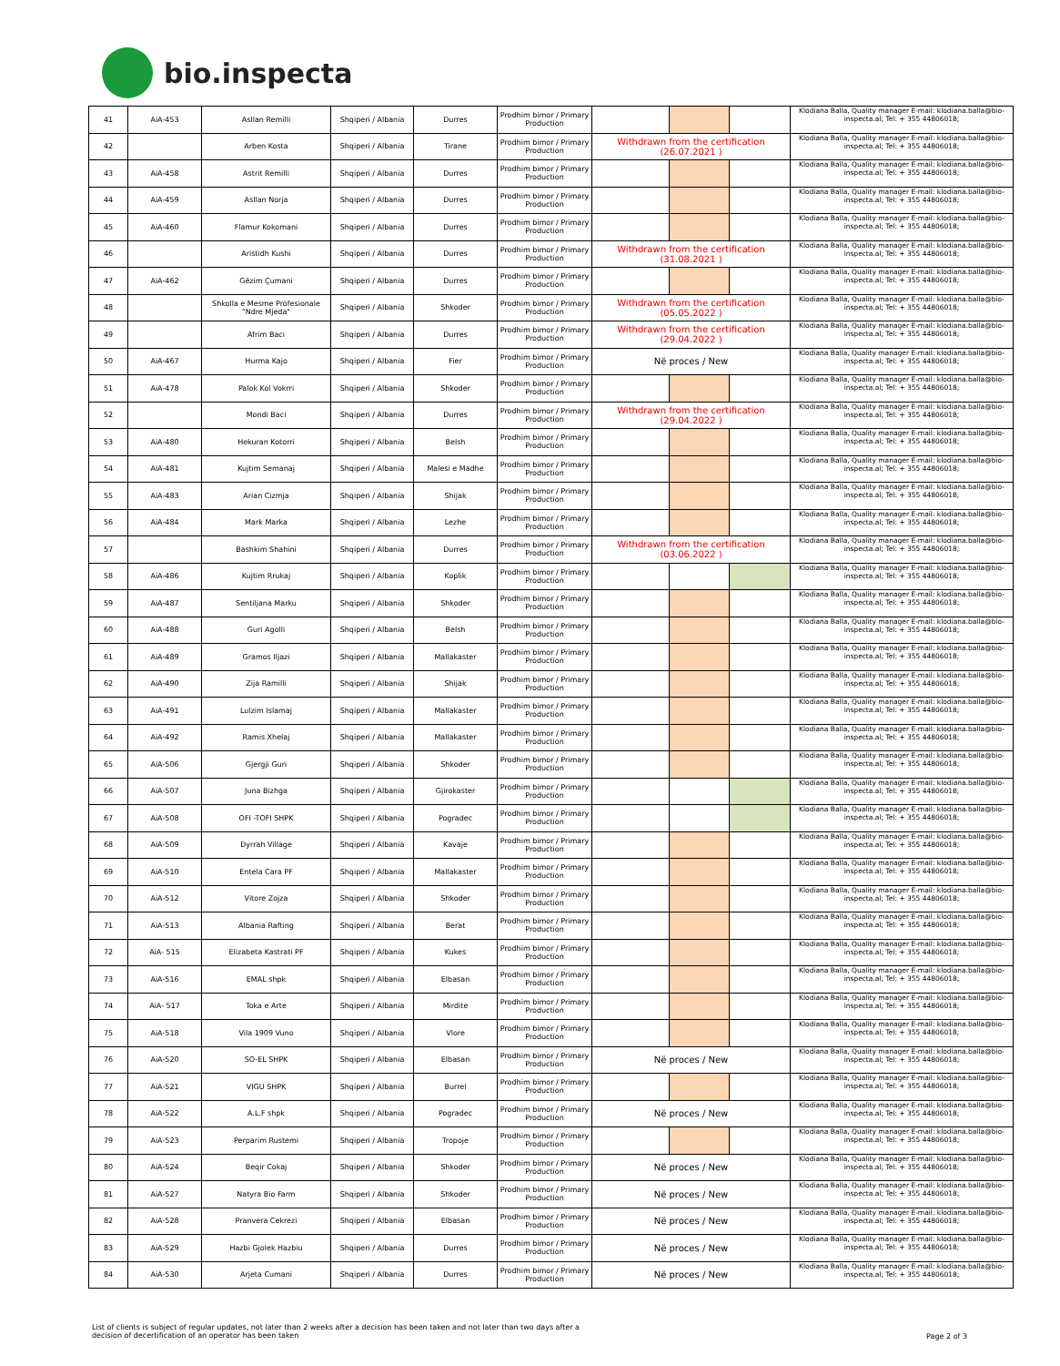bio.inspecta
| 41 | AiA-453 | Asllan Remilli | Shqiperi / Albania | Durres | Prodhim bimor / Primary Production | | | | Klodiana Balla, Quality manager E-mail: klodiana.balla@bio-inspecta.al; Tel: + 355 44806018; |
| 42 | | Arben Kosta | Shqiperi / Albania | Tirane | Prodhim bimor / Primary Production | Withdrawn from the certification (26.07.2021 ) | | | Klodiana Balla, Quality manager E-mail: klodiana.balla@bio-inspecta.al; Tel: + 355 44806018; |
| 43 | AiA-458 | Astrit Remilli | Shqiperi / Albania | Durres | Prodhim bimor / Primary Production | | | | Klodiana Balla, Quality manager E-mail: klodiana.balla@bio-inspecta.al; Tel: + 355 44806018; |
| 44 | AiA-459 | Asllan Norja | Shqiperi / Albania | Durres | Prodhim bimor / Primary Production | | | | Klodiana Balla, Quality manager E-mail: klodiana.balla@bio-inspecta.al; Tel: + 355 44806018; |
| 45 | AiA-460 | Flamur Kokomani | Shqiperi / Albania | Durres | Prodhim bimor / Primary Production | | | | Klodiana Balla, Quality manager E-mail: klodiana.balla@bio-inspecta.al; Tel: + 355 44806018; |
| 46 | | Aristidh Kushi | Shqiperi / Albania | Durres | Prodhim bimor / Primary Production | Withdrawn from the certification (31.08.2021 ) | | | Klodiana Balla, Quality manager E-mail: klodiana.balla@bio-inspecta.al; Tel: + 355 44806018; |
| 47 | AiA-462 | Gëzim Çumani | Shqiperi / Albania | Durres | Prodhim bimor / Primary Production | | | | Klodiana Balla, Quality manager E-mail: klodiana.balla@bio-inspecta.al; Tel: + 355 44806018; |
| 48 | | Shkolla e Mesme Profesionale "Ndre Mjeda" | Shqiperi / Albania | Shkoder | Prodhim bimor / Primary Production | Withdrawn from the certification (05.05.2022 ) | | | Klodiana Balla, Quality manager E-mail: klodiana.balla@bio-inspecta.al; Tel: + 355 44806018; |
| 49 | | Afrim Baci | Shqiperi / Albania | Durres | Prodhim bimor / Primary Production | Withdrawn from the certification (29.04.2022 ) | | | Klodiana Balla, Quality manager E-mail: klodiana.balla@bio-inspecta.al; Tel: + 355 44806018; |
| 50 | AiA-467 | Hurma Kajo | Shqiperi / Albania | Fier | Prodhim bimor / Primary Production | Në proces / New | | | Klodiana Balla, Quality manager E-mail: klodiana.balla@bio-inspecta.al; Tel: + 355 44806018; |
| 51 | AiA-478 | Palok Kol Vokrri | Shqiperi / Albania | Shkoder | Prodhim bimor / Primary Production | | | | Klodiana Balla, Quality manager E-mail: klodiana.balla@bio-inspecta.al; Tel: + 355 44806018; |
| 52 | | Mondi Baci | Shqiperi / Albania | Durres | Prodhim bimor / Primary Production | Withdrawn from the certification (29.04.2022 ) | | | Klodiana Balla, Quality manager E-mail: klodiana.balla@bio-inspecta.al; Tel: + 355 44806018; |
| 53 | AiA-480 | Hekuran Kotorri | Shqiperi / Albania | Belsh | Prodhim bimor / Primary Production | | | | Klodiana Balla, Quality manager E-mail: klodiana.balla@bio-inspecta.al; Tel: + 355 44806018; |
| 54 | AiA-481 | Kujtim Semanaj | Shqiperi / Albania | Malesi e Madhe | Prodhim bimor / Primary Production | | | | Klodiana Balla, Quality manager E-mail: klodiana.balla@bio-inspecta.al; Tel: + 355 44806018; |
| 55 | AiA-483 | Arian Cizmja | Shqiperi / Albania | Shijak | Prodhim bimor / Primary Production | | | | Klodiana Balla, Quality manager E-mail: klodiana.balla@bio-inspecta.al; Tel: + 355 44806018; |
| 56 | AiA-484 | Mark Marka | Shqiperi / Albania | Lezhe | Prodhim bimor / Primary Production | | | | Klodiana Balla, Quality manager E-mail: klodiana.balla@bio-inspecta.al; Tel: + 355 44806018; |
| 57 | | Bashkim Shahini | Shqiperi / Albania | Durres | Prodhim bimor / Primary Production | Withdrawn from the certification (03.06.2022 ) | | | Klodiana Balla, Quality manager E-mail: klodiana.balla@bio-inspecta.al; Tel: + 355 44806018; |
| 58 | AiA-486 | Kujtim Rrukaj | Shqiperi / Albania | Koplik | Prodhim bimor / Primary Production | | | | Klodiana Balla, Quality manager E-mail: klodiana.balla@bio-inspecta.al; Tel: + 355 44806018; |
| 59 | AiA-487 | Sentiljana Marku | Shqiperi / Albania | Shkoder | Prodhim bimor / Primary Production | | | | Klodiana Balla, Quality manager E-mail: klodiana.balla@bio-inspecta.al; Tel: + 355 44806018; |
| 60 | AiA-488 | Guri Agolli | Shqiperi / Albania | Belsh | Prodhim bimor / Primary Production | | | | Klodiana Balla, Quality manager E-mail: klodiana.balla@bio-inspecta.al; Tel: + 355 44806018; |
| 61 | AiA-489 | Gramos Iljazi | Shqiperi / Albania | Mallakaster | Prodhim bimor / Primary Production | | | | Klodiana Balla, Quality manager E-mail: klodiana.balla@bio-inspecta.al; Tel: + 355 44806018; |
| 62 | AiA-490 | Zija Ramilli | Shqiperi / Albania | Shijak | Prodhim bimor / Primary Production | | | | Klodiana Balla, Quality manager E-mail: klodiana.balla@bio-inspecta.al; Tel: + 355 44806018; |
| 63 | AiA-491 | Lulzim Islamaj | Shqiperi / Albania | Mallakaster | Prodhim bimor / Primary Production | | | | Klodiana Balla, Quality manager E-mail: klodiana.balla@bio-inspecta.al; Tel: + 355 44806018; |
| 64 | AiA-492 | Ramis Xhelaj | Shqiperi / Albania | Mallakaster | Prodhim bimor / Primary Production | | | | Klodiana Balla, Quality manager E-mail: klodiana.balla@bio-inspecta.al; Tel: + 355 44806018; |
| 65 | AiA-506 | Gjergji Guri | Shqiperi / Albania | Shkoder | Prodhim bimor / Primary Production | | | | Klodiana Balla, Quality manager E-mail: klodiana.balla@bio-inspecta.al; Tel: + 355 44806018; |
| 66 | AiA-507 | Juna Bizhga | Shqiperi / Albania | Gjirokaster | Prodhim bimor / Primary Production | | | | Klodiana Balla, Quality manager E-mail: klodiana.balla@bio-inspecta.al; Tel: + 355 44806018; |
| 67 | AiA-508 | OFI -TOFI SHPK | Shqiperi / Albania | Pogradec | Prodhim bimor / Primary Production | | | | Klodiana Balla, Quality manager E-mail: klodiana.balla@bio-inspecta.al; Tel: + 355 44806018; |
| 68 | AiA-509 | Dyrrah Village | Shqiperi / Albania | Kavaje | Prodhim bimor / Primary Production | | | | Klodiana Balla, Quality manager E-mail: klodiana.balla@bio-inspecta.al; Tel: + 355 44806018; |
| 69 | AiA-510 | Entela Cara PF | Shqiperi / Albania | Mallakaster | Prodhim bimor / Primary Production | | | | Klodiana Balla, Quality manager E-mail: klodiana.balla@bio-inspecta.al; Tel: + 355 44806018; |
| 70 | AiA-512 | Vitore Zojza | Shqiperi / Albania | Shkoder | Prodhim bimor / Primary Production | | | | Klodiana Balla, Quality manager E-mail: klodiana.balla@bio-inspecta.al; Tel: + 355 44806018; |
| 71 | AiA-513 | Albania Rafting | Shqiperi / Albania | Berat | Prodhim bimor / Primary Production | | | | Klodiana Balla, Quality manager E-mail: klodiana.balla@bio-inspecta.al; Tel: + 355 44806018; |
| 72 | AiA- 515 | Elizabeta Kastrati PF | Shqiperi / Albania | Kukes | Prodhim bimor / Primary Production | | | | Klodiana Balla, Quality manager E-mail: klodiana.balla@bio-inspecta.al; Tel: + 355 44806018; |
| 73 | AiA-516 | EMAL shpk | Shqiperi / Albania | Elbasan | Prodhim bimor / Primary Production | | | | Klodiana Balla, Quality manager E-mail: klodiana.balla@bio-inspecta.al; Tel: + 355 44806018; |
| 74 | AiA- 517 | Toka e Arte | Shqiperi / Albania | Mirdite | Prodhim bimor / Primary Production | | | | Klodiana Balla, Quality manager E-mail: klodiana.balla@bio-inspecta.al; Tel: + 355 44806018; |
| 75 | AiA-518 | Vila 1909 Vuno | Shqiperi / Albania | Vlore | Prodhim bimor / Primary Production | | | | Klodiana Balla, Quality manager E-mail: klodiana.balla@bio-inspecta.al; Tel: + 355 44806018; |
| 76 | AiA-520 | SO-EL SHPK | Shqiperi / Albania | Elbasan | Prodhim bimor / Primary Production | Në proces / New | | | Klodiana Balla, Quality manager E-mail: klodiana.balla@bio-inspecta.al; Tel: + 355 44806018; |
| 77 | AiA-521 | VIGU SHPK | Shqiperi / Albania | Burrel | Prodhim bimor / Primary Production | | | | Klodiana Balla, Quality manager E-mail: klodiana.balla@bio-inspecta.al; Tel: + 355 44806018; |
| 78 | AiA-522 | A.L.F shpk | Shqiperi / Albania | Pogradec | Prodhim bimor / Primary Production | Në proces / New | | | Klodiana Balla, Quality manager E-mail: klodiana.balla@bio-inspecta.al; Tel: + 355 44806018; |
| 79 | AiA-523 | Perparim Rustemi | Shqiperi / Albania | Tropoje | Prodhim bimor / Primary Production | | | | Klodiana Balla, Quality manager E-mail: klodiana.balla@bio-inspecta.al; Tel: + 355 44806018; |
| 80 | AiA-524 | Beqir Cokaj | Shqiperi / Albania | Shkoder | Prodhim bimor / Primary Production | Në proces / New | | | Klodiana Balla, Quality manager E-mail: klodiana.balla@bio-inspecta.al; Tel: + 355 44806018; |
| 81 | AiA-527 | Natyra Bio Farm | Shqiperi / Albania | Shkoder | Prodhim bimor / Primary Production | Në proces / New | | | Klodiana Balla, Quality manager E-mail: klodiana.balla@bio-inspecta.al; Tel: + 355 44806018; |
| 82 | AiA-528 | Pranvera Cekrezi | Shqiperi / Albania | Elbasan | Prodhim bimor / Primary Production | Në proces / New | | | Klodiana Balla, Quality manager E-mail: klodiana.balla@bio-inspecta.al; Tel: + 355 44806018; |
| 83 | AiA-529 | Hazbi Gjolek Hazbiu | Shqiperi / Albania | Durres | Prodhim bimor / Primary Production | Në proces / New | | | Klodiana Balla, Quality manager E-mail: klodiana.balla@bio-inspecta.al; Tel: + 355 44806018; |
| 84 | AiA-530 | Arjeta Cumani | Shqiperi / Albania | Durres | Prodhim bimor / Primary Production | Në proces / New | | | Klodiana Balla, Quality manager E-mail: klodiana.balla@bio-inspecta.al; Tel: + 355 44806018; |
List of clients is subject of regular updates, not later than 2 weeks after a decision has been taken and not later than two days after a
decision of decertification of an operator has been taken
Page 2 of 3